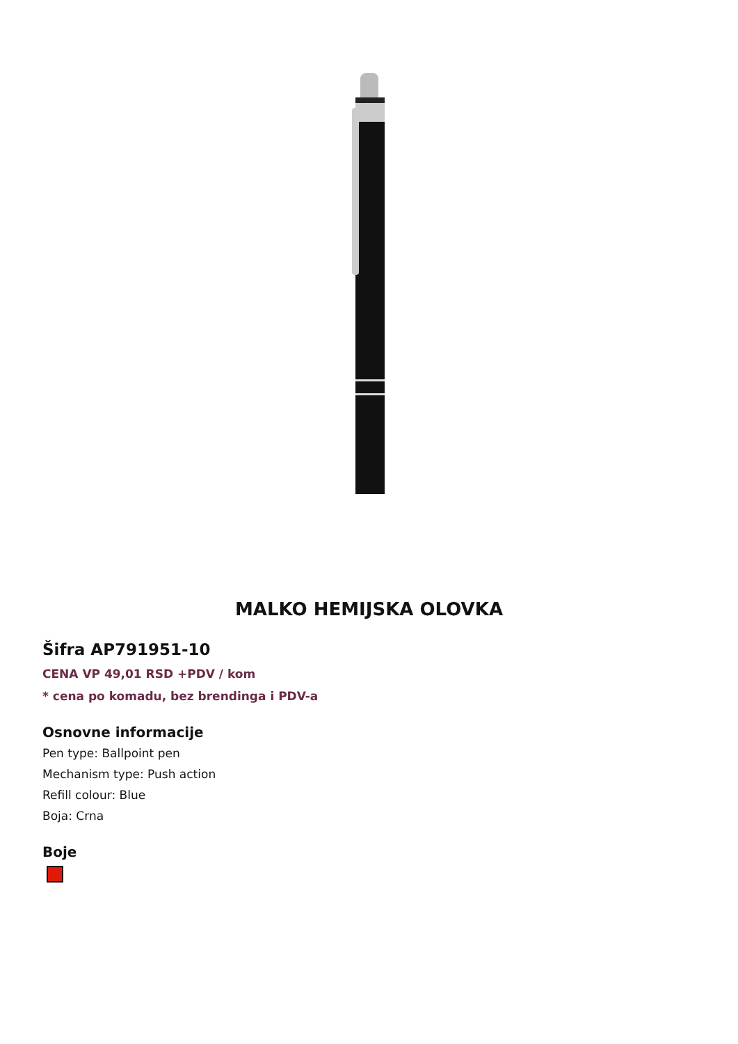MALKO HEMIJSKA OLOVKA
Šifra AP791951-10
CENA VP 49,01 RSD +PDV / kom
* cena po komadu, bez brendinga i PDV-a
Osnovne informacije
Pen type: Ballpoint pen
Mechanism type: Push action
Refill colour: Blue
Boja: Crna
Boje